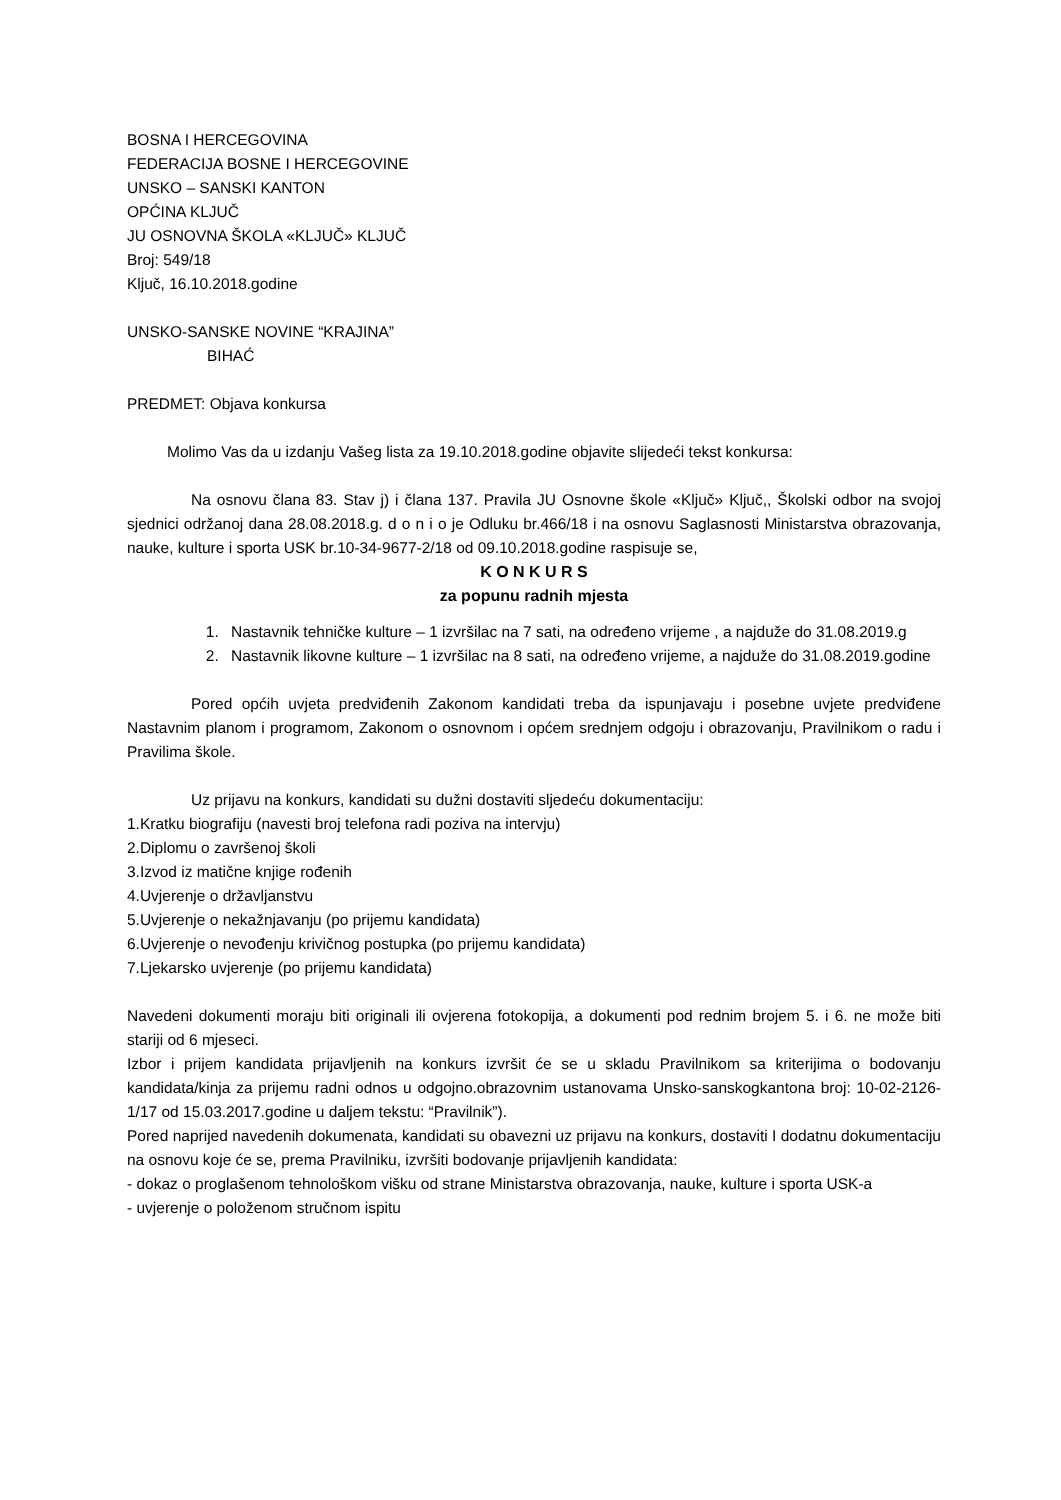BOSNA I HERCEGOVINA
FEDERACIJA BOSNE I HERCEGOVINE
UNSKO – SANSKI KANTON
OPĆINA KLJUČ
JU OSNOVNA ŠKOLA «KLJUČ» KLJUČ
Broj: 549/18
Ključ, 16.10.2018.godine
UNSKO-SANSKE NOVINE “KRAJINA”
BIHAĆ
PREDMET: Objava konkursa
Molimo Vas da u izdanju Vašeg lista za 19.10.2018.godine objavite slijedeći tekst konkursa:
Na osnovu člana 83. Stav j) i člana 137. Pravila JU Osnovne škole «Ključ» Ključ,, Školski odbor na svojoj sjednici održanoj dana 28.08.2018.g. d o n i o je Odluku br.466/18 i na osnovu Saglasnosti Ministarstva obrazovanja, nauke, kulture i sporta USK br.10-34-9677-2/18 od 09.10.2018.godine raspisuje se,
K O N K U R S
za popunu radnih mjesta
1. Nastavnik tehničke kulture – 1 izvršilac na 7 sati, na određeno vrijeme , a najduže do 31.08.2019.g
2. Nastavnik likovne kulture – 1 izvršilac na 8 sati, na određeno vrijeme, a najduže do 31.08.2019.godine
Pored općih uvjeta predviđenih Zakonom kandidati treba da ispunjavaju i posebne uvjete predviđene Nastavnim planom i programom, Zakonom o osnovnom i općem srednjem odgoju i obrazovanju, Pravilnikom o radu i Pravilima škole.
Uz prijavu na konkurs, kandidati su dužni dostaviti sljedeću dokumentaciju:
1.Kratku biografiju (navesti broj telefona radi poziva na intervju)
2.Diplomu o završenoj školi
3.Izvod iz matične knjige rođenih
4.Uvjerenje o državljanstvu
5.Uvjerenje o nekažnjavanju (po prijemu kandidata)
6.Uvjerenje o nevođenju krivičnog postupka (po prijemu kandidata)
7.Ljekarsko uvjerenje (po prijemu kandidata)
Navedeni dokumenti moraju biti originali ili ovjerena fotokopija, a dokumenti pod rednim brojem 5. i 6. ne može biti stariji od 6 mjeseci.
Izbor i prijem kandidata prijavljenih na konkurs izvršit će se u skladu Pravilnikom sa kriterijima o bodovanju kandidata/kinja za prijemu radni odnos u odgojno.obrazovnim ustanovama Unsko-sanskogkantona broj: 10-02-2126-1/17 od 15.03.2017.godine u daljem tekstu: “Pravilnik”).
Pored naprijed navedenih dokumenata, kandidati su obavezni uz prijavu na konkurs, dostaviti I dodatnu dokumentaciju na osnovu koje će se, prema Pravilniku, izvršiti bodovanje prijavljenih kandidata:
- dokaz o proglašenom tehnološkom višku od strane Ministarstva obrazovanja, nauke, kulture i sporta USK-a
- uvjerenje o položenom stručnom ispitu